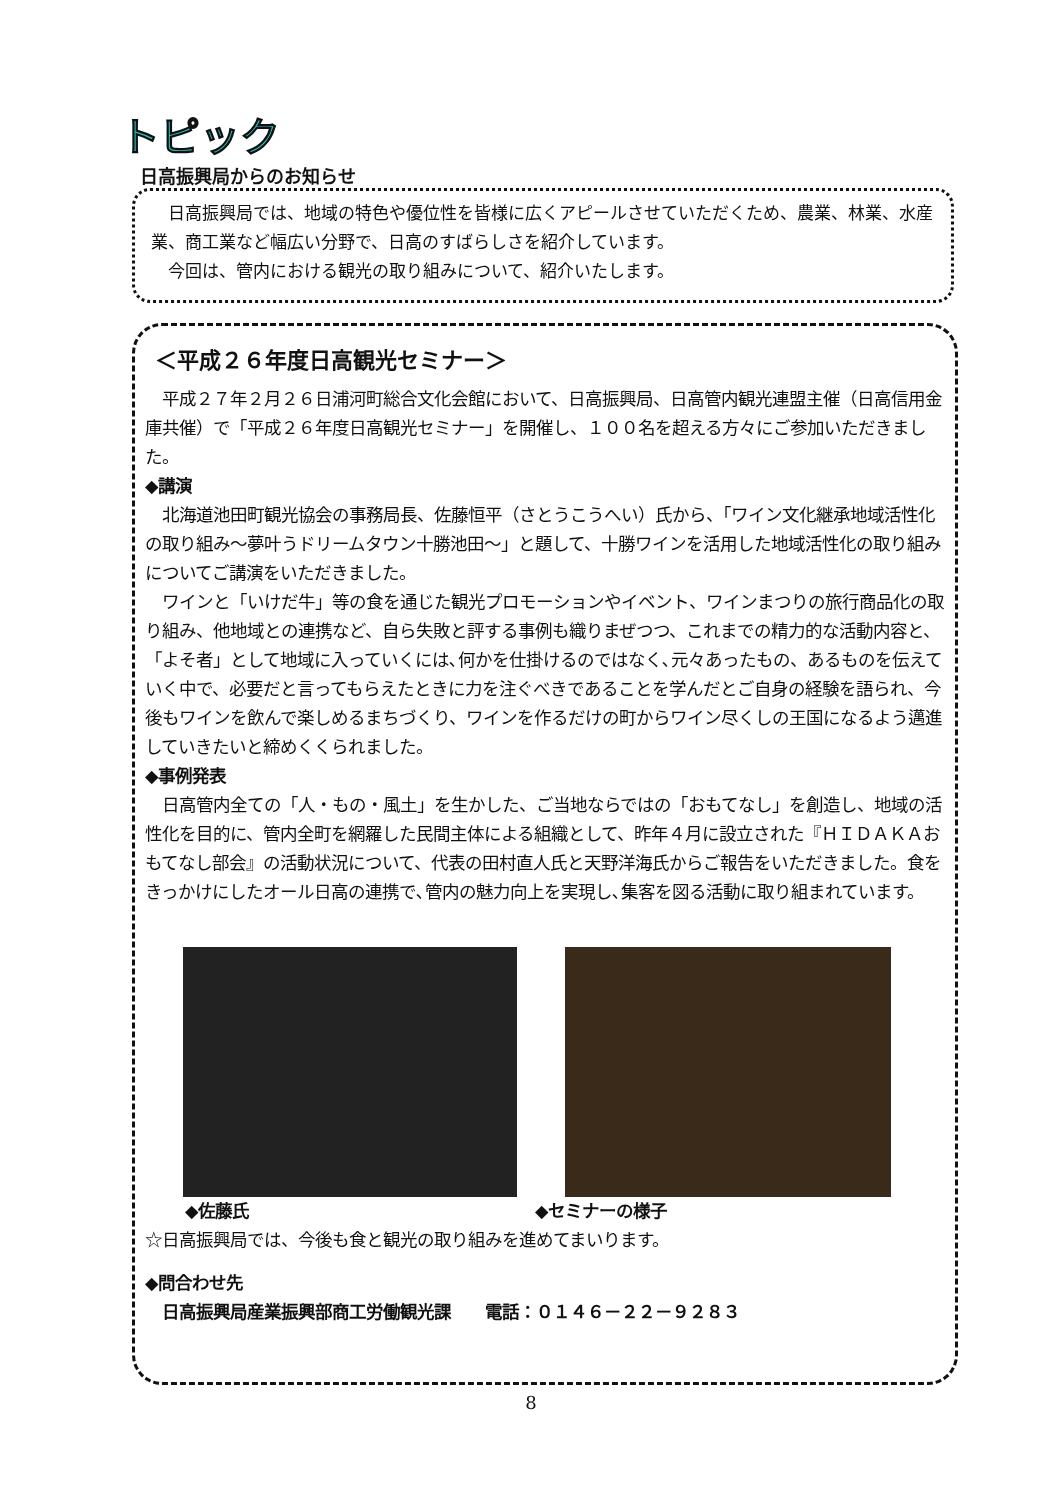トピック
日高振興局からのお知らせ
　日高振興局では、地域の特色や優位性を皆様に広くアピールさせていただくため、農業、林業、水産業、商工業など幅広い分野で、日高のすばらしさを紹介しています。
　今回は、管内における観光の取り組みについて、紹介いたします。
＜平成２６年度日高観光セミナー＞
　平成２７年２月２６日浦河町総合文化会館において、日高振興局、日高管内観光連盟主催（日高信用金庫共催）で「平成２６年度日高観光セミナー」を開催し、１００名を超える方々にご参加いただきました。
◆講演
　北海道池田町観光協会の事務局長、佐藤恒平（さとうこうへい）氏から、「ワイン文化継承地域活性化の取り組み～夢叶うドリームタウン十勝池田～」と題して、十勝ワインを活用した地域活性化の取り組みについてご講演をいただきました。
　ワインと「いけだ牛」等の食を通じた観光プロモーションやイベント、ワインまつりの旅行商品化の取り組み、他地域との連携など、自ら失敗と評する事例も織りまぜつつ、これまでの精力的な活動内容と、「よそ者」として地域に入っていくには､何かを仕掛けるのではなく､元々あったもの、あるものを伝えていく中で、必要だと言ってもらえたときに力を注ぐべきであることを学んだとご自身の経験を語られ、今後もワインを飲んで楽しめるまちづくり、ワインを作るだけの町からワイン尽くしの王国になるよう邁進していきたいと締めくくられました。
◆事例発表
　日高管内全ての「人・もの・風土」を生かした、ご当地ならではの「おもてなし」を創造し、地域の活性化を目的に、管内全町を網羅した民間主体による組織として、昨年４月に設立された『ＨＩＤＡＫＡおもてなし部会』の活動状況について、代表の田村直人氏と天野洋海氏からご報告をいただきました。食をきっかけにしたオール日高の連携で､管内の魅力向上を実現し､集客を図る活動に取り組まれています。
◆佐藤氏 ◆セミナーの様子
☆日高振興局では、今後も食と観光の取り組みを進めてまいります。
◆問合わせ先
　日高振興局産業振興部商工労働観光課　　電話：０１４６－２２－９２８３
8